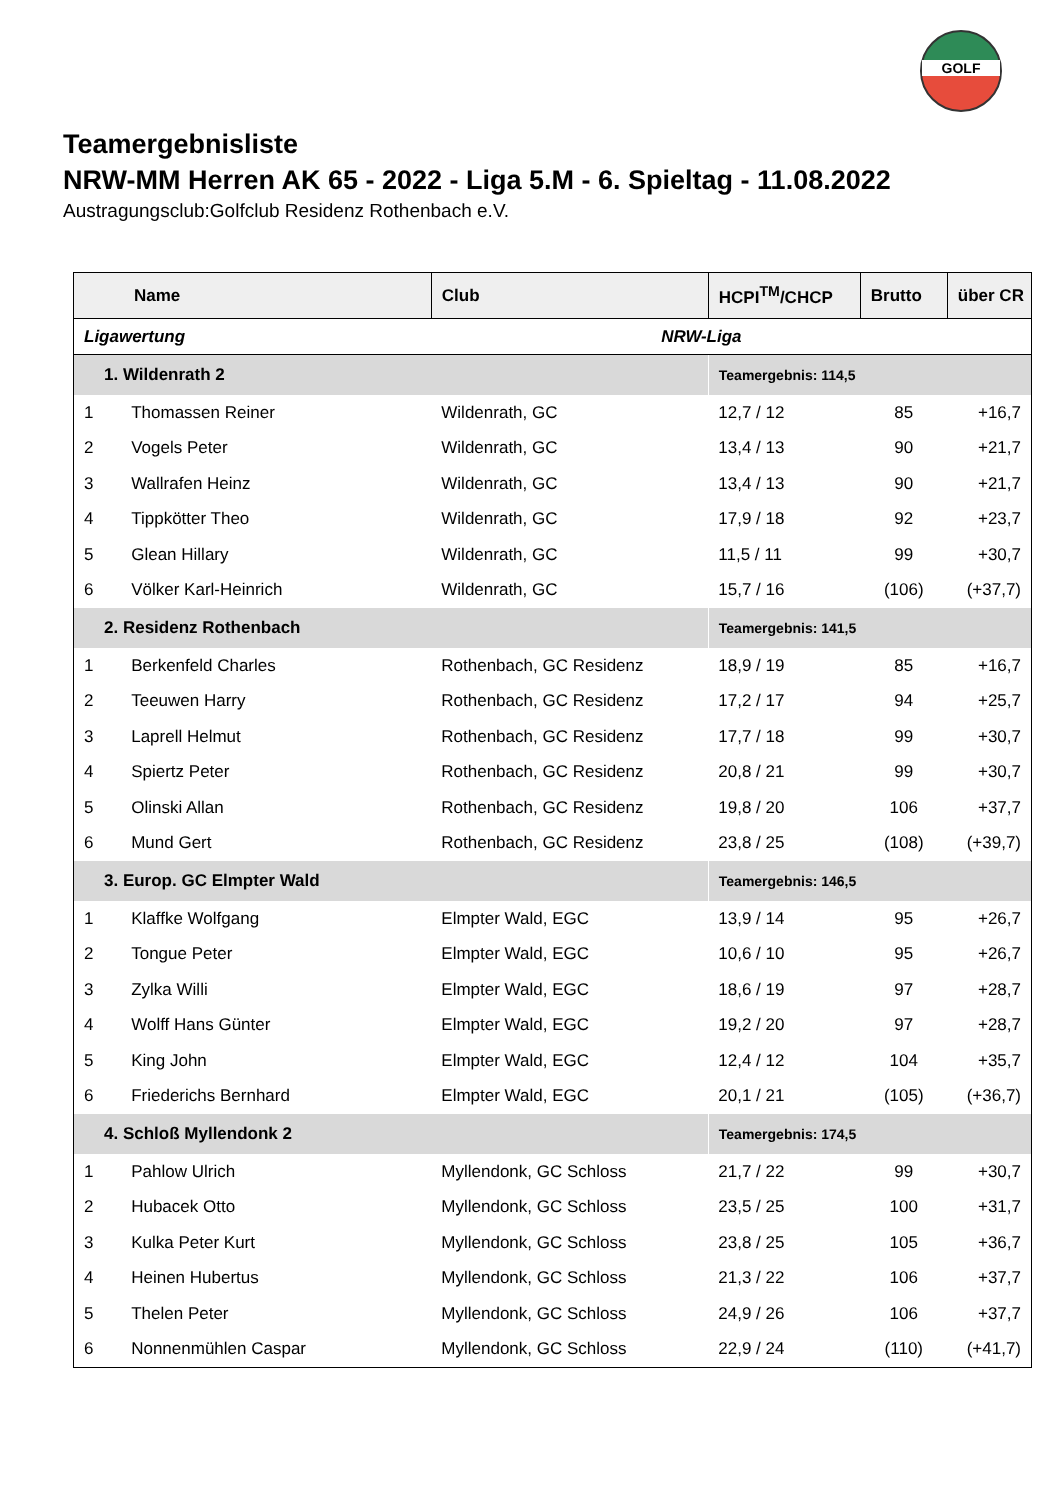GOLF
Teamergebnisliste
NRW-MM Herren AK 65 - 2022 - Liga 5.M - 6. Spieltag - 11.08.2022
Austragungsclub:Golfclub Residenz Rothenbach e.V.
| Name | | Club | HCPI<sup>TM</sup>/CHCP | Brutto | über CR |
| --- | --- | --- | --- | --- | --- |
| Ligawertung | | NRW-Liga | | | |
| 1. Wildenrath 2 | | | Teamergebnis: 114,5 | | |
| 1 | Thomassen Reiner | Wildenrath, GC | 12,7 / 12 | 85 | +16,7 |
| 2 | Vogels Peter | Wildenrath, GC | 13,4 / 13 | 90 | +21,7 |
| 3 | Wallrafen Heinz | Wildenrath, GC | 13,4 / 13 | 90 | +21,7 |
| 4 | Tippkötter Theo | Wildenrath, GC | 17,9 / 18 | 92 | +23,7 |
| 5 | Glean Hillary | Wildenrath, GC | 11,5 / 11 | 99 | +30,7 |
| 6 | Völker Karl-Heinrich | Wildenrath, GC | 15,7 / 16 | (106) | (+37,7) |
| 2. Residenz Rothenbach | | | Teamergebnis: 141,5 | | |
| 1 | Berkenfeld Charles | Rothenbach, GC Residenz | 18,9 / 19 | 85 | +16,7 |
| 2 | Teeuwen Harry | Rothenbach, GC Residenz | 17,2 / 17 | 94 | +25,7 |
| 3 | Laprell Helmut | Rothenbach, GC Residenz | 17,7 / 18 | 99 | +30,7 |
| 4 | Spiertz Peter | Rothenbach, GC Residenz | 20,8 / 21 | 99 | +30,7 |
| 5 | Olinski Allan | Rothenbach, GC Residenz | 19,8 / 20 | 106 | +37,7 |
| 6 | Mund Gert | Rothenbach, GC Residenz | 23,8 / 25 | (108) | (+39,7) |
| 3. Europ. GC Elmpter Wald | | | Teamergebnis: 146,5 | | |
| 1 | Klaffke Wolfgang | Elmpter Wald, EGC | 13,9 / 14 | 95 | +26,7 |
| 2 | Tongue Peter | Elmpter Wald, EGC | 10,6 / 10 | 95 | +26,7 |
| 3 | Zylka Willi | Elmpter Wald, EGC | 18,6 / 19 | 97 | +28,7 |
| 4 | Wolff Hans Günter | Elmpter Wald, EGC | 19,2 / 20 | 97 | +28,7 |
| 5 | King John | Elmpter Wald, EGC | 12,4 / 12 | 104 | +35,7 |
| 6 | Friederichs Bernhard | Elmpter Wald, EGC | 20,1 / 21 | (105) | (+36,7) |
| 4. Schloß Myllendonk 2 | | | Teamergebnis: 174,5 | | |
| 1 | Pahlow Ulrich | Myllendonk, GC Schloss | 21,7 / 22 | 99 | +30,7 |
| 2 | Hubacek Otto | Myllendonk, GC Schloss | 23,5 / 25 | 100 | +31,7 |
| 3 | Kulka Peter Kurt | Myllendonk, GC Schloss | 23,8 / 25 | 105 | +36,7 |
| 4 | Heinen Hubertus | Myllendonk, GC Schloss | 21,3 / 22 | 106 | +37,7 |
| 5 | Thelen Peter | Myllendonk, GC Schloss | 24,9 / 26 | 106 | +37,7 |
| 6 | Nonnenmühlen Caspar | Myllendonk, GC Schloss | 22,9 / 24 | (110) | (+41,7) |